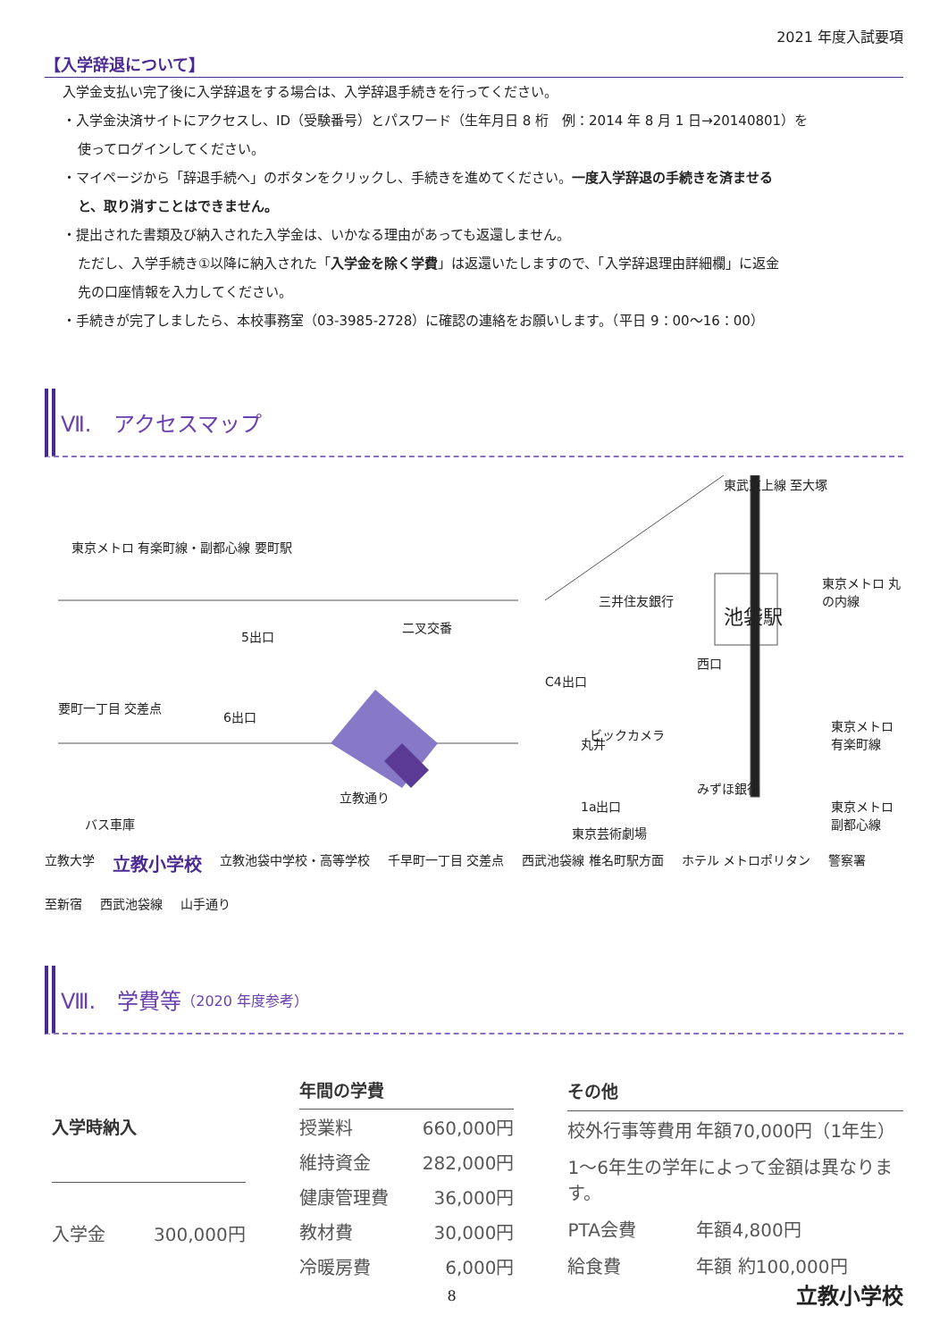2021 年度入試要項
【入学辞退について】
入学金支払い完了後に入学辞退をする場合は、入学辞退手続きを行ってください。
・入学金決済サイトにアクセスし、ID（受験番号）とパスワード（生年月日 8 桁　例：2014 年 8 月 1 日→20140801）を
使ってログインしてください。
・マイページから「辞退手続へ」のボタンをクリックし、手続きを進めてください。一度入学辞退の手続きを済ませる
と、取り消すことはできません。
・提出された書類及び納入された入学金は、いかなる理由があっても返還しません。
ただし、入学手続き①以降に納入された「入学金を除く学費」は返還いたしますので、「入学辞退理由詳細欄」に返金
先の口座情報を入力してください。
・手続きが完了しましたら、本校事務室（03-3985-2728）に確認の連絡をお願いします。（平日 9：00～16：00）
Ⅶ.　アクセスマップ
東京メトロ 有楽町線・副都心線 要町駅
5出口
二叉交番
要町一丁目 交差点
6出口
バス車庫
立教通り
C4出口
丸井
1a出口
三井住友銀行
ビックカメラ
池袋駅
西口
東武東上線 至大塚
東京メトロ 丸の内線
東京メトロ 有楽町線
東京メトロ 副都心線
みずほ銀行
東京芸術劇場
立教大学 立教小学校 立教池袋中学校・高等学校 千早町一丁目 交差点 西武池袋線 椎名町駅方面 ホテル メトロポリタン 警察署 至新宿 西武池袋線 山手通り
Ⅷ.　学費等 （2020 年度参考）
| 入学時納入 | |
| --- | --- |
| 入学金 | 300,000円 |
| 年間の学費 | |
| --- | --- |
| 授業料 | 660,000円 |
| 維持資金 | 282,000円 |
| 健康管理費 | 36,000円 |
| 教材費 | 30,000円 |
| 冷暖房費 | 6,000円 |
| その他 | |
| --- | --- |
| 校外行事等費用 | 年額70,000円（1年生） |
| 1～6年生の学年によって金額は異なります。 | |
| PTA会費 | 年額4,800円 |
| 給食費 | 年額 約100,000円 |
8
立教小学校